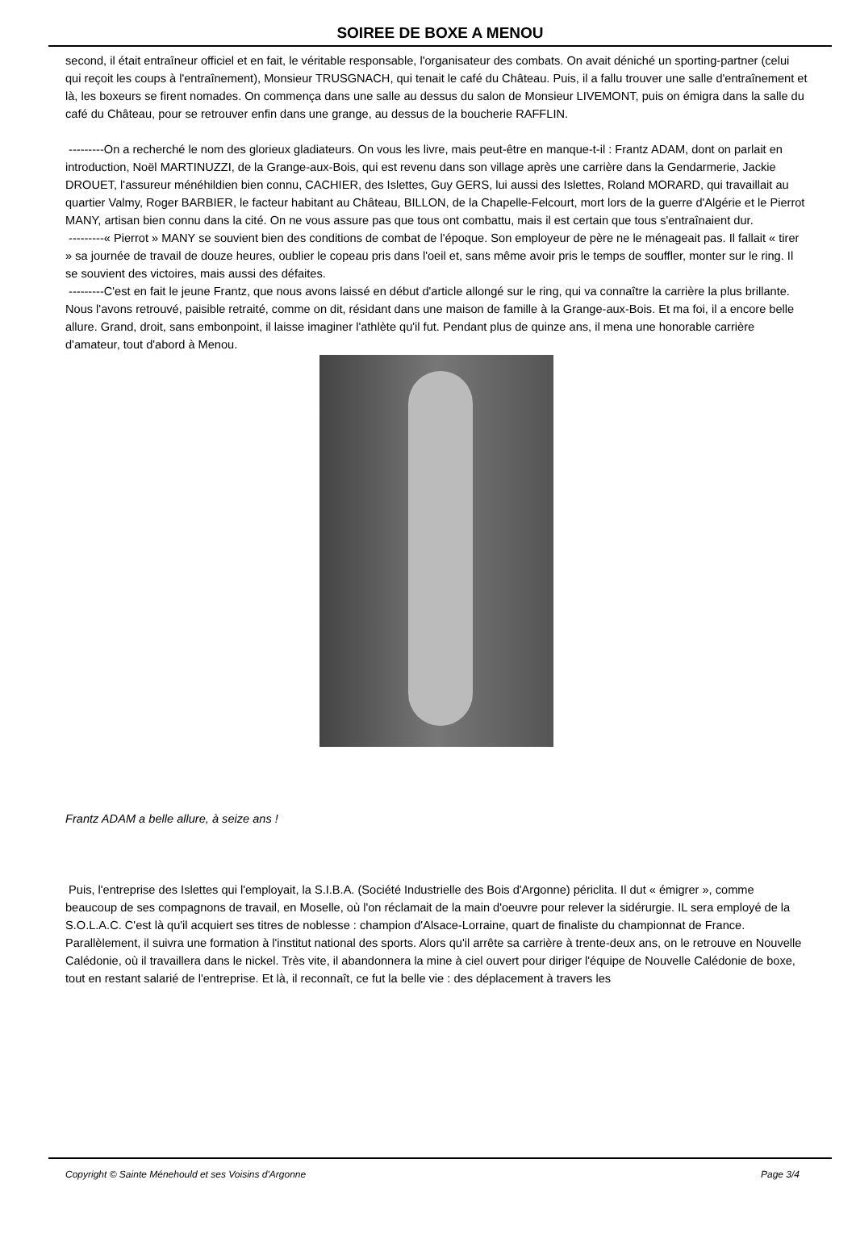SOIREE DE BOXE A MENOU
second, il était entraîneur officiel et en fait, le véritable responsable, l'organisateur des combats. On avait déniché un sporting-partner (celui qui reçoit les coups à l'entraînement), Monsieur TRUSGNACH, qui tenait le café du Château. Puis, il a fallu trouver une salle d'entraînement et là, les boxeurs se firent nomades. On commença dans une salle au dessus du salon de Monsieur LIVEMONT, puis on émigra dans la salle du café du Château, pour se retrouver enfin dans une grange, au dessus de la boucherie RAFFLIN.
---------On a recherché le nom des glorieux gladiateurs. On vous les livre, mais peut-être en manque-t-il : Frantz ADAM, dont on parlait en introduction, Noël MARTINUZZI, de la Grange-aux-Bois, qui est revenu dans son village après une carrière dans la Gendarmerie, Jackie DROUET, l'assureur ménéhildien bien connu, CACHIER, des Islettes, Guy GERS, lui aussi des Islettes, Roland MORARD, qui travaillait au quartier Valmy, Roger BARBIER, le facteur habitant au Château, BILLON, de la Chapelle-Felcourt, mort lors de la guerre d'Algérie et le Pierrot MANY, artisan bien connu dans la cité. On ne vous assure pas que tous ont combattu, mais il est certain que tous s'entraînaient dur.
---------« Pierrot » MANY se souvient bien des conditions de combat de l'époque. Son employeur de père ne le ménageait pas. Il fallait « tirer » sa journée de travail de douze heures, oublier le copeau pris dans l'oeil et, sans même avoir pris le temps de souffler, monter sur le ring. Il se souvient des victoires, mais aussi des défaites.
---------C'est en fait le jeune Frantz, que nous avons laissé en début d'article allongé sur le ring, qui va connaître la carrière la plus brillante. Nous l'avons retrouvé, paisible retraité, comme on dit, résidant dans une maison de famille à la Grange-aux-Bois. Et ma foi, il a encore belle allure. Grand, droit, sans embonpoint, il laisse imaginer l'athlète qu'il fut. Pendant plus de quinze ans, il mena une honorable carrière d'amateur, tout d'abord à Menou.
Frantz ADAM a belle allure, à seize ans !
Puis, l'entreprise des Islettes qui l'employait, la S.I.B.A. (Société Industrielle des Bois d'Argonne) périclita. Il dut « émigrer », comme beaucoup de ses compagnons de travail, en Moselle, où l'on réclamait de la main d'oeuvre pour relever la sidérurgie. IL sera employé de la S.O.L.A.C. C'est là qu'il acquiert ses titres de noblesse : champion d'Alsace-Lorraine, quart de finaliste du championnat de France. Parallèlement, il suivra une formation à l'institut national des sports. Alors qu'il arrête sa carrière à trente-deux ans, on le retrouve en Nouvelle Calédonie, où il travaillera dans le nickel. Très vite, il abandonnera la mine à ciel ouvert pour diriger l'équipe de Nouvelle Calédonie de boxe, tout en restant salarié de l'entreprise. Et là, il reconnaît, ce fut la belle vie : des déplacement à travers les
Copyright © Sainte Ménehould et ses Voisins d'Argonne Page 3/4